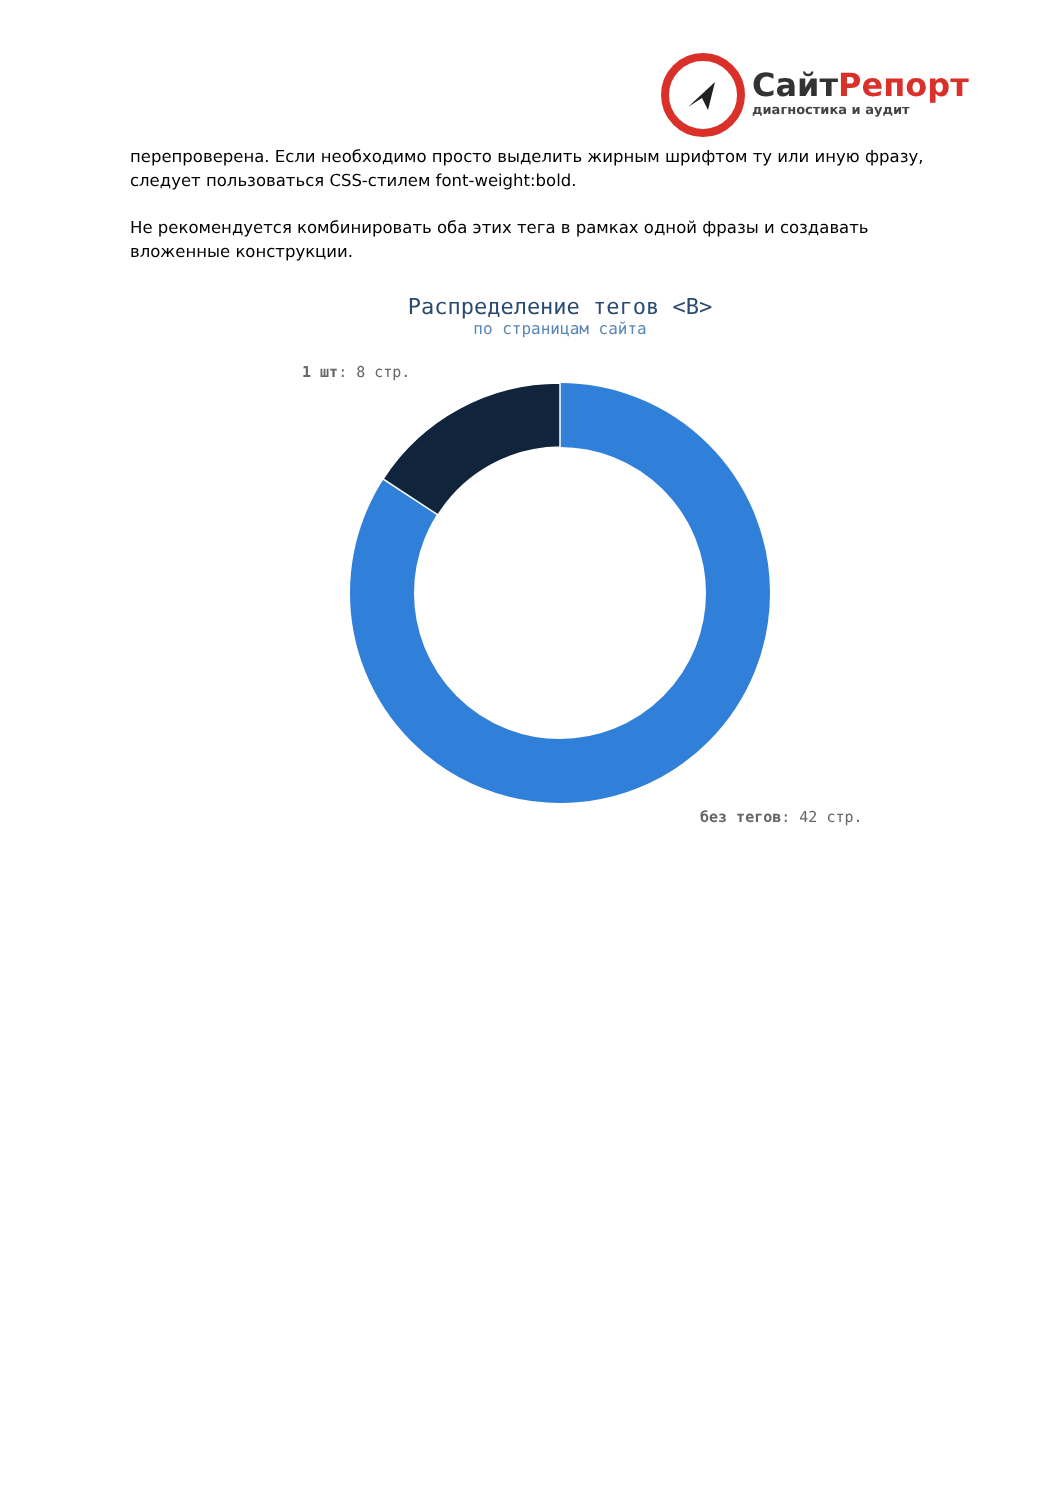СайтРепорт
диагностика и аудит
перепроверена. Если необходимо просто выделить жирным шрифтом ту или иную фразу, следует пользоваться CSS-стилем font-weight:bold.
Не рекомендуется комбинировать оба этих тега в рамках одной фразы и создавать вложенные конструкции.
Распределение тегов <B>
по страницам сайта
1 шт: 8 стр.
без тегов: 42 стр.